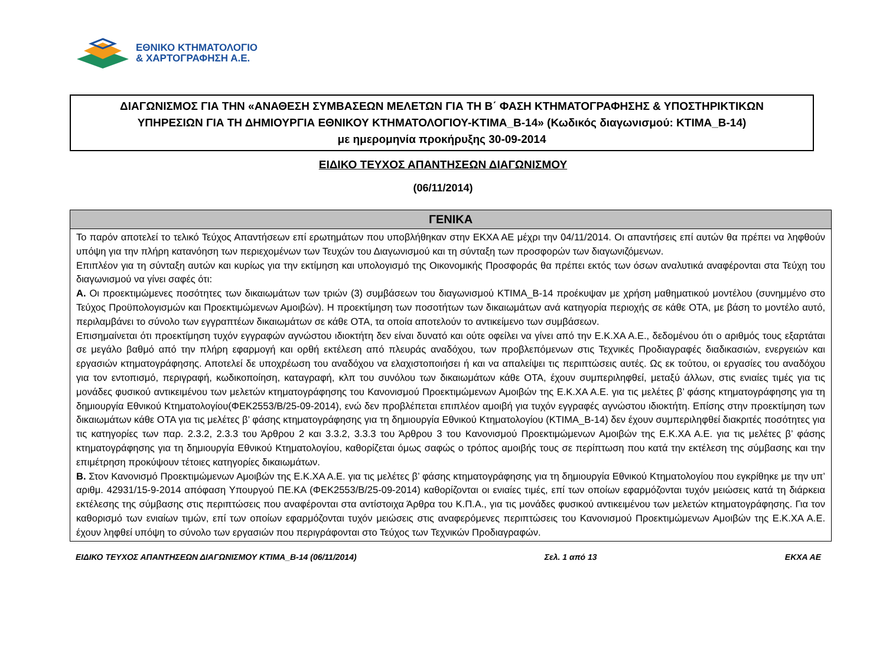ΕΘΝΙΚΟ ΚΤΗΜΑΤΟΛΟΓΙΟ
& ΧΑΡΤΟΓΡΑΦΗΣΗ Α.Ε.
ΔΙΑΓΩΝΙΣΜΟΣ ΓΙΑ ΤΗΝ «ΑΝΑΘΕΣΗ ΣΥΜΒΑΣΕΩΝ ΜΕΛΕΤΩΝ ΓΙΑ ΤΗ Β΄ ΦΑΣΗ ΚΤΗΜΑΤΟΓΡΑΦΗΣΗΣ & ΥΠΟΣΤΗΡΙΚΤΙΚΩΝ
ΥΠΗΡΕΣΙΩΝ ΓΙΑ ΤΗ ΔΗΜΙΟΥΡΓΙΑ ΕΘΝΙΚΟΥ ΚΤΗΜΑΤΟΛΟΓΙΟΥ-ΚΤΙΜΑ_Β-14» (Κωδικός διαγωνισμού: ΚΤΙΜΑ_Β-14)
με ημερομηνία προκήρυξης 30-09-2014
ΕΙΔΙΚΟ ΤΕΥΧΟΣ ΑΠΑΝΤΗΣΕΩΝ ΔΙΑΓΩΝΙΣΜΟΥ
(06/11/2014)
| ΓΕΝΙΚΑ |
| --- |
| Το παρόν αποτελεί το τελικό Τεύχος Απαντήσεων επί ερωτημάτων που υποβλήθηκαν στην ΕΚΧΑ ΑΕ μέχρι την 04/11/2014. Οι απαντήσεις επί αυτών θα πρέπει να ληφθούν υπόψη για την πλήρη κατανόηση των περιεχομένων των Τευχών του Διαγωνισμού και τη σύνταξη των προσφορών των διαγωνιζόμενων. Επιπλέον για τη σύνταξη αυτών και κυρίως για την εκτίμηση και υπολογισμό της Οικονομικής Προσφοράς θα πρέπει εκτός των όσων αναλυτικά αναφέρονται στα Τεύχη του διαγωνισμού να γίνει σαφές ότι: Α. Οι προεκτιμώμενες ποσότητες των δικαιωμάτων των τριών (3) συμβάσεων του διαγωνισμού ΚΤΙΜΑ_Β-14 προέκυψαν με χρήση μαθηματικού μοντέλου (συνημμένο στο Τεύχος Προϋπολογισμών και Προεκτιμώμενων Αμοιβών). Η προεκτίμηση των ποσοτήτων των δικαιωμάτων ανά κατηγορία περιοχής σε κάθε ΟΤΑ, με βάση το μοντέλο αυτό, περιλαμβάνει το σύνολο των εγγραπτέων δικαιωμάτων σε κάθε ΟΤΑ, τα οποία αποτελούν το αντικείμενο των συμβάσεων. Επισημαίνεται ότι προεκτίμηση τυχόν εγγραφών αγνώστου ιδιοκτήτη δεν είναι δυνατό και ούτε οφείλει να γίνει από την Ε.Κ.ΧΑ Α.Ε., δεδομένου ότι ο αριθμός τους εξαρτάται σε μεγάλο βαθμό από την πλήρη εφαρμογή και ορθή εκτέλεση από πλευράς αναδόχου, των προβλεπόμενων στις Τεχνικές Προδιαγραφές διαδικασιών, ενεργειών και εργασιών κτηματογράφησης. Αποτελεί δε υποχρέωση του αναδόχου να ελαχιστοποιήσει ή και να απαλείψει τις περιπτώσεις αυτές. Ως εκ τούτου, οι εργασίες του αναδόχου για τον εντοπισμό, περιγραφή, κωδικοποίηση, καταγραφή, κλπ του συνόλου των δικαιωμάτων κάθε ΟΤΑ, έχουν συμπεριληφθεί, μεταξύ άλλων, στις ενιαίες τιμές για τις μονάδες φυσικού αντικειμένου των μελετών κτηματογράφησης του Κανονισμού Προεκτιμώμενων Αμοιβών της Ε.Κ.ΧΑ Α.Ε. για τις μελέτες β’ φάσης κτηματογράφησης για τη δημιουργία Εθνικού Κτηματολογίου(ΦΕΚ2553/Β/25-09-2014), ενώ δεν προβλέπεται επιπλέον αμοιβή για τυχόν εγγραφές αγνώστου ιδιοκτήτη. Επίσης στην προεκτίμηση των δικαιωμάτων κάθε ΟΤΑ για τις μελέτες β’ φάσης κτηματογράφησης για τη δημιουργία Εθνικού Κτηματολογίου (ΚΤΙΜΑ_Β-14) δεν έχουν συμπεριληφθεί διακριτές ποσότητες για τις κατηγορίες των παρ. 2.3.2, 2.3.3 του Άρθρου 2 και 3.3.2, 3.3.3 του Άρθρου 3 του Κανονισμού Προεκτιμώμενων Αμοιβών της Ε.Κ.ΧΑ Α.Ε. για τις μελέτες β’ φάσης κτηματογράφησης για τη δημιουργία Εθνικού Κτηματολογίου, καθορίζεται όμως σαφώς ο τρόπος αμοιβής τους σε περίπτωση που κατά την εκτέλεση της σύμβασης και την επιμέτρηση προκύψουν τέτοιες κατηγορίες δικαιωμάτων. Β. Στον Κανονισμό Προεκτιμώμενων Αμοιβών της Ε.Κ.ΧΑ Α.Ε. για τις μελέτες β’ φάσης κτηματογράφησης για τη δημιουργία Εθνικού Κτηματολογίου που εγκρίθηκε με την υπ’ αριθμ. 42931/15-9-2014 απόφαση Υπουργού ΠΕ.ΚΑ (ΦΕΚ2553/Β/25-09-2014) καθορίζονται οι ενιαίες τιμές, επί των οποίων εφαρμόζονται τυχόν μειώσεις κατά τη διάρκεια εκτέλεσης της σύμβασης στις περιπτώσεις που αναφέρονται στα αντίστοιχα Άρθρα του Κ.Π.Α., για τις μονάδες φυσικού αντικειμένου των μελετών κτηματογράφησης. Για τον καθορισμό των ενιαίων τιμών, επί των οποίων εφαρμόζονται τυχόν μειώσεις στις αναφερόμενες περιπτώσεις του Κανονισμού Προεκτιμώμενων Αμοιβών της Ε.Κ.ΧΑ Α.Ε. έχουν ληφθεί υπόψη το σύνολο των εργασιών που περιγράφονται στο Τεύχος των Τεχνικών Προδιαγραφών. |
ΕΙΔΙΚΟ ΤΕΥΧΟΣ ΑΠΑΝΤΗΣΕΩΝ ΔΙΑΓΩΝΙΣΜΟΥ ΚΤΙΜΑ_Β-14 (06/11/2014) Σελ. 1 από 13 ΕΚΧΑ ΑΕ